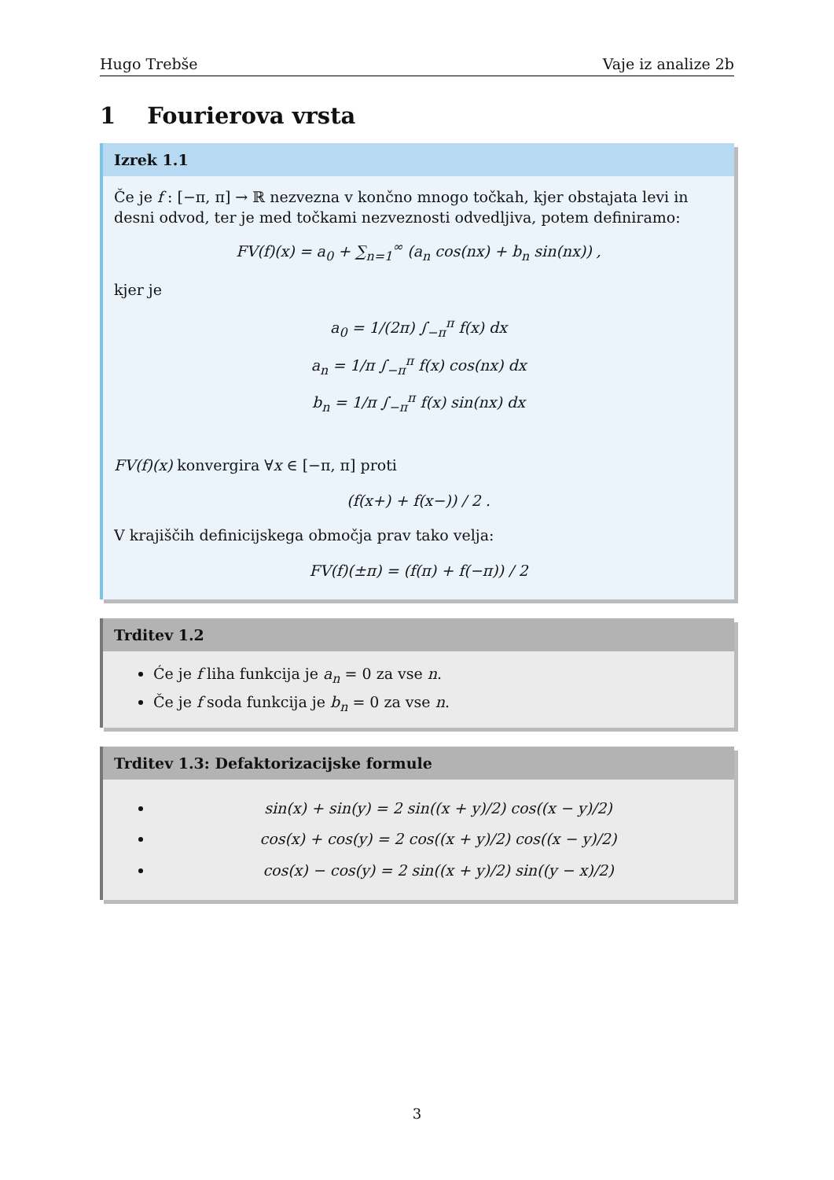Hugo Trebše Vaje iz analize 2b
1 Fourierova vrsta
Izrek 1.1
Če je f : [−π, π] → ℝ nezvezna v končno mnogo točkah, kjer obstajata levi in desni odvod, ter je med točkami nezveznosti odvedljiva, potem definiramo:
FV(f)(x) = a<sub>0</sub> + ∑<sub>n=1</sub><sup>∞</sup> (a<sub>n</sub> cos(nx) + b<sub>n</sub> sin(nx)) ,
kjer je
a<sub>0</sub> = 1/(2π) ∫<sub>−π</sub><sup>π</sup> f(x) dx
a<sub>n</sub> = 1/π ∫<sub>−π</sub><sup>π</sup> f(x) cos(nx) dx
b<sub>n</sub> = 1/π ∫<sub>−π</sub><sup>π</sup> f(x) sin(nx) dx
FV(f)(x) konvergira ∀x ∈ [−π, π] proti
(f(x+) + f(x−)) / 2 .
V krajiščih definicijskega območja prav tako velja:
FV(f)(±π) = (f(π) + f(−π)) / 2
Trditev 1.2
Će je f liha funkcija je a<sub>n</sub> = 0 za vse n.
Če je f soda funkcija je b<sub>n</sub> = 0 za vse n.
Trditev 1.3: Defaktorizacijske formule
sin(x) + sin(y) = 2 sin((x + y)/2) cos((x − y)/2)
cos(x) + cos(y) = 2 cos((x + y)/2) cos((x − y)/2)
cos(x) − cos(y) = 2 sin((x + y)/2) sin((y − x)/2)
3